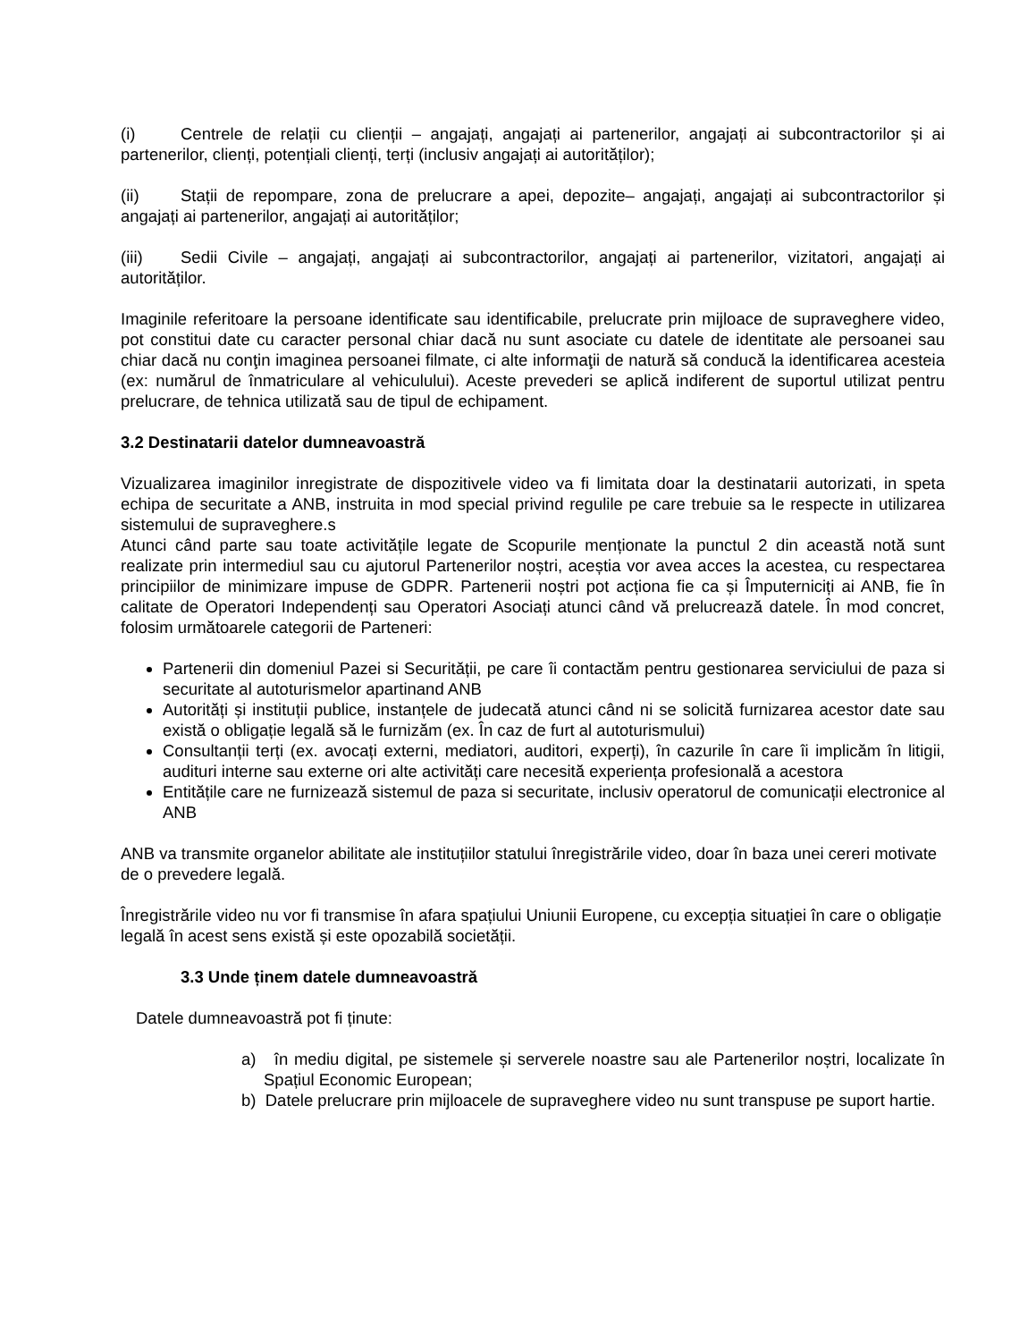(i) Centrele de relații cu clienții – angajați, angajați ai partenerilor, angajați ai subcontractorilor și ai partenerilor, clienți, potențiali clienți, terți (inclusiv angajați ai autorităților);
(ii) Stații de repompare, zona de prelucrare a apei, depozite– angajați, angajați ai subcontractorilor și angajați ai partenerilor, angajați ai autorităților;
(iii) Sedii Civile – angajați, angajați ai subcontractorilor, angajați ai partenerilor, vizitatori, angajați ai autorităților.
Imaginile referitoare la persoane identificate sau identificabile, prelucrate prin mijloace de supraveghere video, pot constitui date cu caracter personal chiar dacă nu sunt asociate cu datele de identitate ale persoanei sau chiar dacă nu conţin imaginea persoanei filmate, ci alte informaţii de natură să conducă la identificarea acesteia (ex: numărul de înmatriculare al vehiculului). Aceste prevederi se aplică indiferent de suportul utilizat pentru prelucrare, de tehnica utilizată sau de tipul de echipament.
3.2 Destinatarii datelor dumneavoastră
Vizualizarea imaginilor inregistrate de dispozitivele video va fi limitata doar la destinatarii autorizati, in speta echipa de securitate a ANB, instruita in mod special privind regulile pe care trebuie sa le respecte in utilizarea sistemului de supraveghere.s
Atunci când parte sau toate activitățile legate de Scopurile menționate la punctul 2 din această notă sunt realizate prin intermediul sau cu ajutorul Partenerilor noștri, aceștia vor avea acces la acestea, cu respectarea principiilor de minimizare impuse de GDPR. Partenerii noștri pot acționa fie ca și Împuterniciți ai ANB, fie în calitate de Operatori Independenți sau Operatori Asociați atunci când vă prelucrează datele. În mod concret, folosim următoarele categorii de Parteneri:
Partenerii din domeniul Pazei si Securitǎții, pe care îi contactăm pentru gestionarea serviciului de paza si securitate al autoturismelor apartinand ANB
Autorități și instituții publice, instanțele de judecată atunci când ni se solicită furnizarea acestor date sau există o obligație legală să le furnizăm (ex. În caz de furt al autoturismului)
Consultanții terți (ex. avocați externi, mediatori, auditori, experți), în cazurile în care îi implicăm în litigii, audituri interne sau externe ori alte activități care necesită experiența profesională a acestora
Entitățile care ne furnizează sistemul de paza si securitate, inclusiv operatorul de comunicații electronice al ANB
ANB va transmite organelor abilitate ale instituțiilor statului înregistrările video, doar în baza unei cereri motivate de o prevedere legală.
Înregistrările video nu vor fi transmise în afara spațiului Uniunii Europene, cu excepția situației în care o obligație legală în acest sens există și este opozabilă societății.
3.3 Unde ținem datele dumneavoastră
Datele dumneavoastră pot fi ținute:
a) în mediu digital, pe sistemele și serverele noastre sau ale Partenerilor noștri, localizate în Spațiul Economic European;
b) Datele prelucrare prin mijloacele de supraveghere video nu sunt transpuse pe suport hartie.